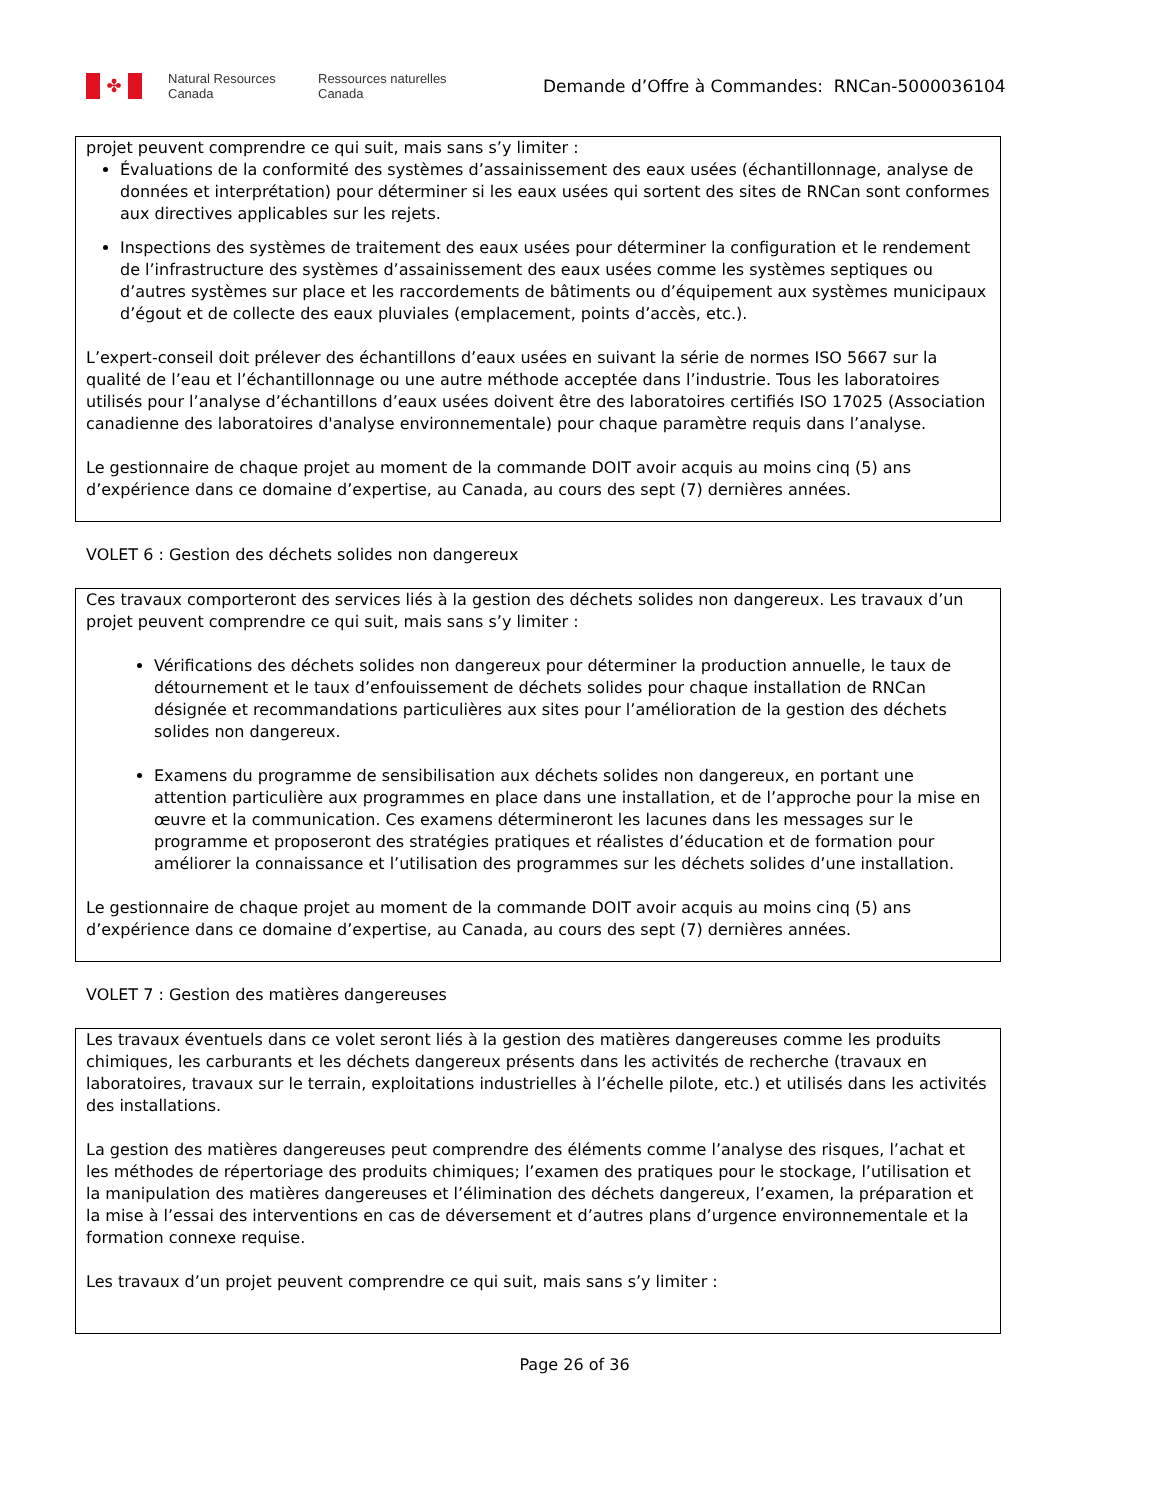✤
Natural Resources
Canada
Ressources naturelles
Canada
Demande d’Offre à Commandes: RNCan-5000036104
projet peuvent comprendre ce qui suit, mais sans s’y limiter :
Évaluations de la conformité des systèmes d’assainissement des eaux usées (échantillonnage, analyse de données et interprétation) pour déterminer si les eaux usées qui sortent des sites de RNCan sont conformes aux directives applicables sur les rejets.
Inspections des systèmes de traitement des eaux usées pour déterminer la configuration et le rendement de l’infrastructure des systèmes d’assainissement des eaux usées comme les systèmes septiques ou d’autres systèmes sur place et les raccordements de bâtiments ou d’équipement aux systèmes municipaux d’égout et de collecte des eaux pluviales (emplacement, points d’accès, etc.).
L’expert-conseil doit prélever des échantillons d’eaux usées en suivant la série de normes ISO 5667 sur la qualité de l’eau et l’échantillonnage ou une autre méthode acceptée dans l’industrie. Tous les laboratoires utilisés pour l’analyse d’échantillons d’eaux usées doivent être des laboratoires certifiés ISO 17025 (Association canadienne des laboratoires d'analyse environnementale) pour chaque paramètre requis dans l’analyse.
Le gestionnaire de chaque projet au moment de la commande DOIT avoir acquis au moins cinq (5) ans d’expérience dans ce domaine d’expertise, au Canada, au cours des sept (7) dernières années.
VOLET 6 : Gestion des déchets solides non dangereux
Ces travaux comporteront des services liés à la gestion des déchets solides non dangereux. Les travaux d’un projet peuvent comprendre ce qui suit, mais sans s’y limiter :
Vérifications des déchets solides non dangereux pour déterminer la production annuelle, le taux de détournement et le taux d’enfouissement de déchets solides pour chaque installation de RNCan désignée et recommandations particulières aux sites pour l’amélioration de la gestion des déchets solides non dangereux.
Examens du programme de sensibilisation aux déchets solides non dangereux, en portant une attention particulière aux programmes en place dans une installation, et de l’approche pour la mise en œuvre et la communication. Ces examens détermineront les lacunes dans les messages sur le programme et proposeront des stratégies pratiques et réalistes d’éducation et de formation pour améliorer la connaissance et l’utilisation des programmes sur les déchets solides d’une installation.
Le gestionnaire de chaque projet au moment de la commande DOIT avoir acquis au moins cinq (5) ans d’expérience dans ce domaine d’expertise, au Canada, au cours des sept (7) dernières années.
VOLET 7 : Gestion des matières dangereuses
Les travaux éventuels dans ce volet seront liés à la gestion des matières dangereuses comme les produits chimiques, les carburants et les déchets dangereux présents dans les activités de recherche (travaux en laboratoires, travaux sur le terrain, exploitations industrielles à l’échelle pilote, etc.) et utilisés dans les activités des installations.
La gestion des matières dangereuses peut comprendre des éléments comme l’analyse des risques, l’achat et les méthodes de répertoriage des produits chimiques; l’examen des pratiques pour le stockage, l’utilisation et la manipulation des matières dangereuses et l’élimination des déchets dangereux, l’examen, la préparation et la mise à l’essai des interventions en cas de déversement et d’autres plans d’urgence environnementale et la formation connexe requise.
Les travaux d’un projet peuvent comprendre ce qui suit, mais sans s’y limiter :
Page 26 of 36